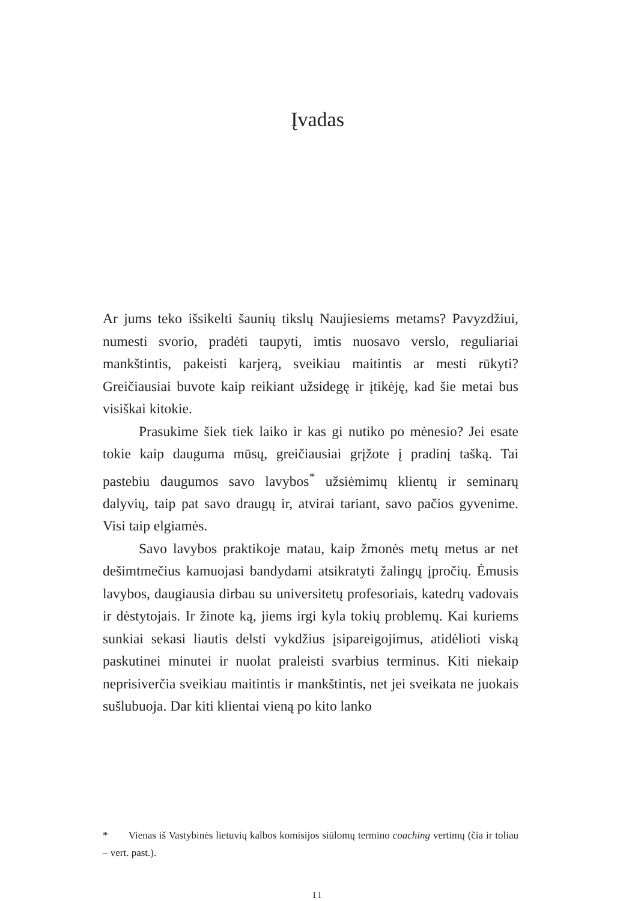Įvadas
Ar jums teko išsikelti šaunių tikslų Naujiesiems metams? Pavyzdžiui, numesti svorio, pradėti taupyti, imtis nuosavo verslo, reguliariai mankštintis, pakeisti karjerą, sveikiau maitintis ar mesti rūkyti? Greičiausiai buvote kaip reikiant užsidegę ir įtikėję, kad šie metai bus visiškai kitokie.
Prasukime šiek tiek laiko ir kas gi nutiko po mėnesio? Jei esate tokie kaip dauguma mūsų, greičiausiai grįžote į pradinį tašką. Tai pastebiu daugumos savo lavybos<sup>*</sup> užsiėmimų klientų ir seminarų dalyvių, taip pat savo draugų ir, atvirai tariant, savo pačios gyvenime. Visi taip elgiamės.
Savo lavybos praktikoje matau, kaip žmonės metų metus ar net dešimtmečius kamuojasi bandydami atsikratyti žalingų įpročių. Ėmusis lavybos, daugiausia dirbau su universitetų profesoriais, katedrų vadovais ir dėstytojais. Ir žinote ką, jiems irgi kyla tokių problemų. Kai kuriems sunkiai sekasi liautis delsti vykdžius įsipareigojimus, atidėlioti viską paskutinei minutei ir nuolat praleisti svarbius terminus. Kiti niekaip neprisiverčia sveikiau maitintis ir mankštintis, net jei sveikata ne juokais sušlubuoja. Dar kiti klientai vieną po kito lanko
* Vienas iš Vastybinės lietuvių kalbos komisijos siūlomų termino coaching vertimų (čia ir toliau – vert. past.).
11